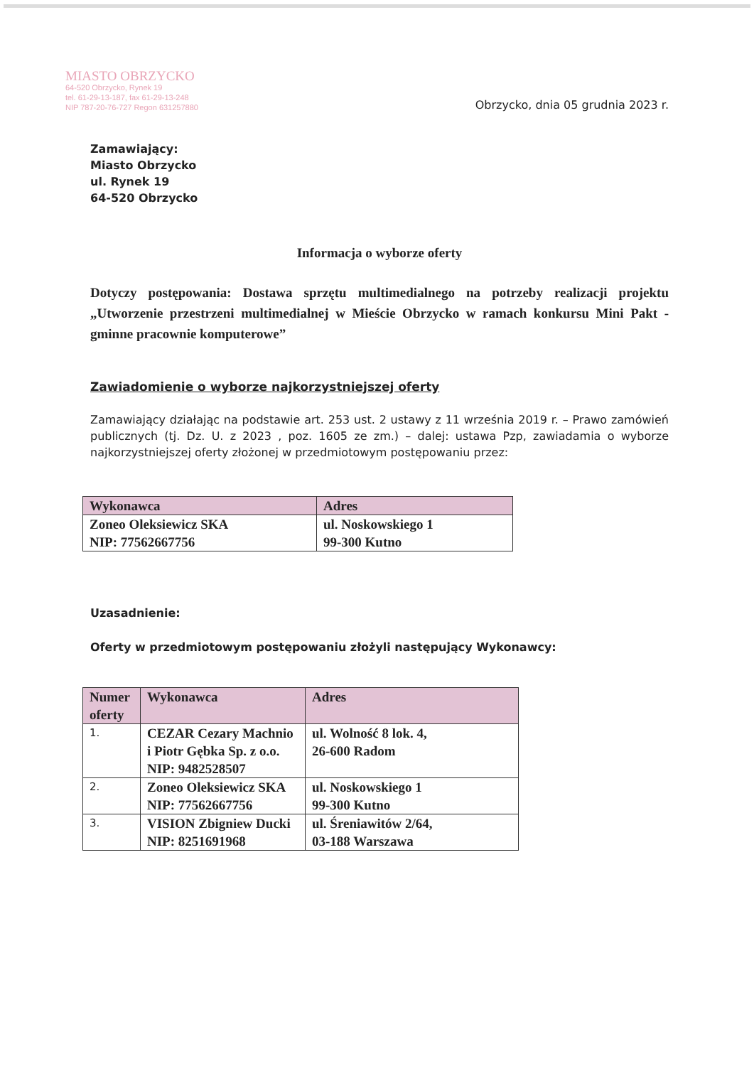MIASTO OBRZYCKO
64-520 Obrzycko, Rynek 19
tel. 61-29-13-187, fax 61-29-13-248
NIP 787-20-76-727 Regon 631257880
Obrzycko, dnia 05 grudnia 2023 r.
Zamawiający:
Miasto Obrzycko
ul. Rynek 19
64-520 Obrzycko
Informacja o wyborze oferty
Dotyczy postępowania: Dostawa sprzętu multimedialnego na potrzeby realizacji projektu „Utworzenie przestrzeni multimedialnej w Mieście Obrzycko w ramach konkursu Mini Pakt -gminne pracownie komputerowe”
Zawiadomienie o wyborze najkorzystniejszej oferty
Zamawiający działając na podstawie art. 253 ust. 2 ustawy z 11 września 2019 r. – Prawo zamówień publicznych (tj. Dz. U. z 2023 , poz. 1605 ze zm.) – dalej: ustawa Pzp, zawiadamia o wyborze najkorzystniejszej oferty złożonej w przedmiotowym postępowaniu przez:
| Wykonawca | Adres |
| --- | --- |
| Zoneo Oleksiewicz SKA NIP: 77562667756 | ul. Noskowskiego 1 99-300 Kutno |
Uzasadnienie:
Oferty w przedmiotowym postępowaniu złożyli następujący Wykonawcy:
| Numer oferty | Wykonawca | Adres |
| --- | --- | --- |
| 1. | CEZAR Cezary Machnio i Piotr Gębka Sp. z o.o. NIP: 9482528507 | ul. Wolność 8 lok. 4, 26-600 Radom |
| 2. | Zoneo Oleksiewicz SKA NIP: 77562667756 | ul. Noskowskiego 1 99-300 Kutno |
| 3. | VISION Zbigniew Ducki NIP: 8251691968 | ul. Śreniawitów 2/64, 03-188 Warszawa |